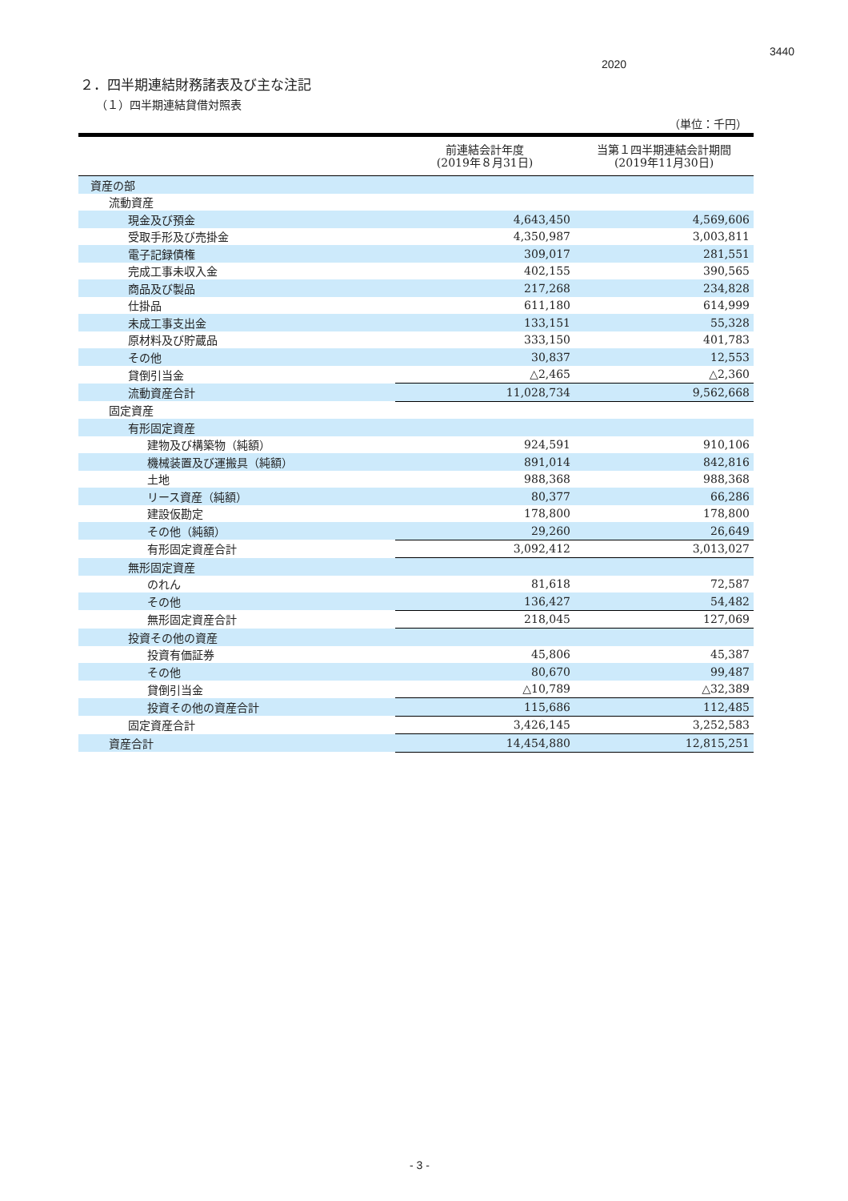3440
2020
２．四半期連結財務諸表及び主な注記
（１）四半期連結貸借対照表
（単位：千円）
| | 前連結会計年度 (2019年８月31日) | 当第１四半期連結会計期間 (2019年11月30日) |
| --- | --- | --- |
| 資産の部 | | |
| 流動資産 | | |
| 現金及び預金 | 4,643,450 | 4,569,606 |
| 受取手形及び売掛金 | 4,350,987 | 3,003,811 |
| 電子記録債権 | 309,017 | 281,551 |
| 完成工事未収入金 | 402,155 | 390,565 |
| 商品及び製品 | 217,268 | 234,828 |
| 仕掛品 | 611,180 | 614,999 |
| 未成工事支出金 | 133,151 | 55,328 |
| 原材料及び貯蔵品 | 333,150 | 401,783 |
| その他 | 30,837 | 12,553 |
| 貸倒引当金 | △2,465 | △2,360 |
| 流動資産合計 | 11,028,734 | 9,562,668 |
| 固定資産 | | |
| 有形固定資産 | | |
| 建物及び構築物（純額） | 924,591 | 910,106 |
| 機械装置及び運搬具（純額） | 891,014 | 842,816 |
| 土地 | 988,368 | 988,368 |
| リース資産（純額） | 80,377 | 66,286 |
| 建設仮勘定 | 178,800 | 178,800 |
| その他（純額） | 29,260 | 26,649 |
| 有形固定資産合計 | 3,092,412 | 3,013,027 |
| 無形固定資産 | | |
| のれん | 81,618 | 72,587 |
| その他 | 136,427 | 54,482 |
| 無形固定資産合計 | 218,045 | 127,069 |
| 投資その他の資産 | | |
| 投資有価証券 | 45,806 | 45,387 |
| その他 | 80,670 | 99,487 |
| 貸倒引当金 | △10,789 | △32,389 |
| 投資その他の資産合計 | 115,686 | 112,485 |
| 固定資産合計 | 3,426,145 | 3,252,583 |
| 資産合計 | 14,454,880 | 12,815,251 |
- 3 -